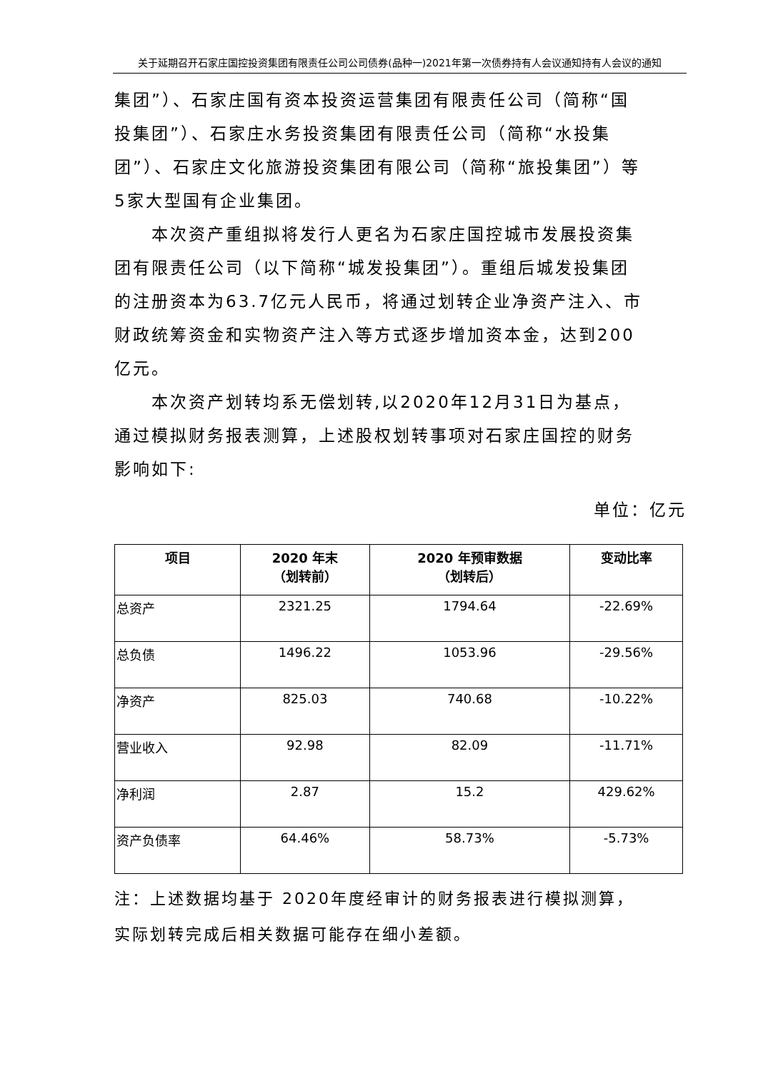关于延期召开石家庄国控投资集团有限责任公司公司债券(品种一)2021年第一次债券持有人会议通知持有人会议的通知
集团”）、石家庄国有资本投资运营集团有限责任公司（简称“国投集团”）、石家庄水务投资集团有限责任公司（简称“水投集团”）、石家庄文化旅游投资集团有限公司（简称“旅投集团”）等5家大型国有企业集团。
本次资产重组拟将发行人更名为石家庄国控城市发展投资集团有限责任公司（以下简称“城发投集团”）。重组后城发投集团的注册资本为63.7亿元人民币，将通过划转企业净资产注入、市财政统筹资金和实物资产注入等方式逐步增加资本金，达到200亿元。
本次资产划转均系无偿划转,以2020年12月31日为基点，通过模拟财务报表测算，上述股权划转事项对石家庄国控的财务影响如下:
单位：亿元
| 项目 | 2020 年末 （划转前） | 2020 年预审数据 （划转后） | 变动比率 |
| --- | --- | --- | --- |
| 总资产 | 2321.25 | 1794.64 | -22.69% |
| 总负债 | 1496.22 | 1053.96 | -29.56% |
| 净资产 | 825.03 | 740.68 | -10.22% |
| 营业收入 | 92.98 | 82.09 | -11.71% |
| 净利润 | 2.87 | 15.2 | 429.62% |
| 资产负债率 | 64.46% | 58.73% | -5.73% |
注：上述数据均基于 2020年度经审计的财务报表进行模拟测算，实际划转完成后相关数据可能存在细小差额。